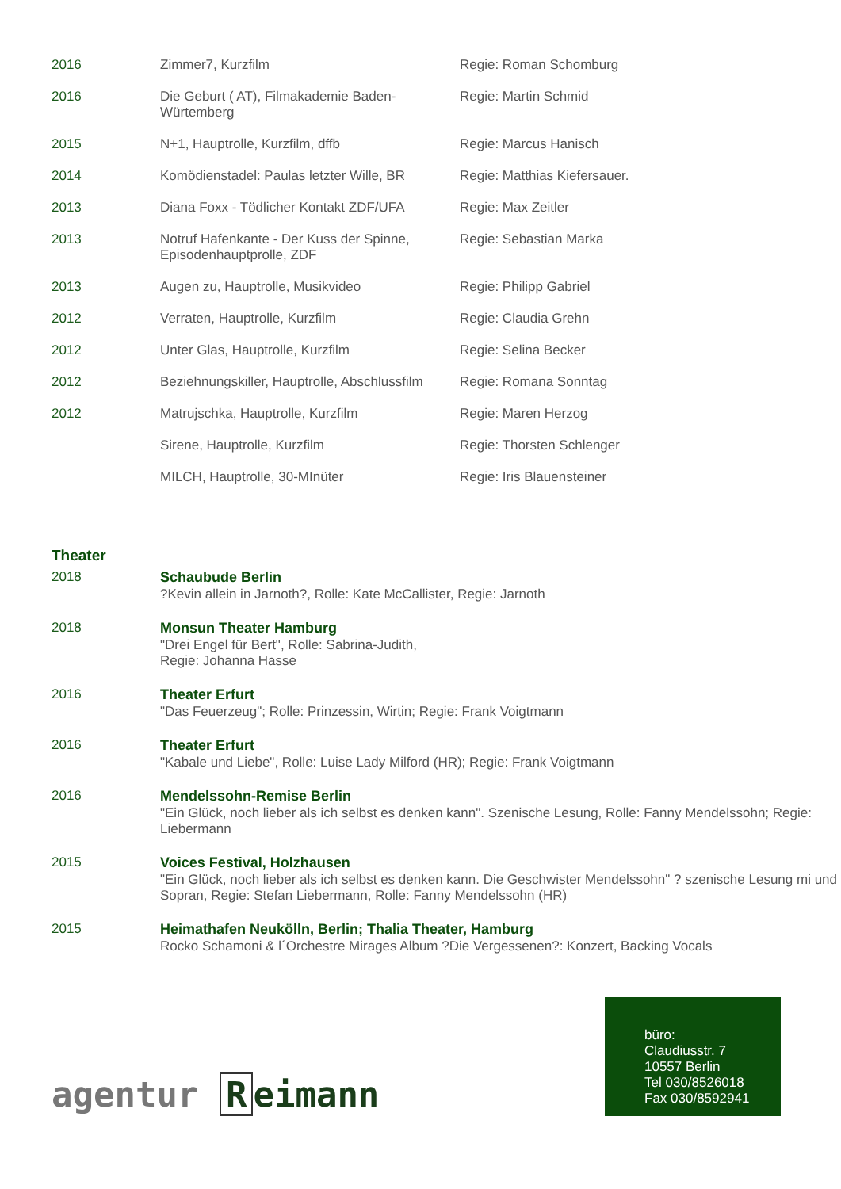| 2016 | Zimmer7, Kurzfilm | Regie: Roman Schomburg |
| 2016 | Die Geburt ( AT), Filmakademie Baden-Würtemberg | Regie: Martin Schmid |
| 2015 | N+1, Hauptrolle, Kurzfilm, dffb | Regie: Marcus Hanisch |
| 2014 | Komödienstadel: Paulas letzter Wille, BR | Regie: Matthias Kiefersauer. |
| 2013 | Diana Foxx - Tödlicher Kontakt ZDF/UFA | Regie: Max Zeitler |
| 2013 | Notruf Hafenkante - Der Kuss der Spinne, Episodenhauptprolle, ZDF | Regie: Sebastian Marka |
| 2013 | Augen zu, Hauptrolle, Musikvideo | Regie: Philipp Gabriel |
| 2012 | Verraten, Hauptrolle, Kurzfilm | Regie: Claudia Grehn |
| 2012 | Unter Glas, Hauptrolle, Kurzfilm | Regie: Selina Becker |
| 2012 | Beziehnungskiller, Hauptrolle, Abschlussfilm | Regie: Romana Sonntag |
| 2012 | Matrujschka, Hauptrolle, Kurzfilm | Regie: Maren Herzog |
| | Sirene, Hauptrolle, Kurzfilm | Regie: Thorsten Schlenger |
| | MILCH, Hauptrolle, 30-MInüter | Regie: Iris Blauensteiner |
Theater
| 2018 | Schaubude Berlin ?Kevin allein in Jarnoth?, Rolle: Kate McCallister, Regie: Jarnoth |
| 2018 | Monsun Theater Hamburg "Drei Engel für Bert", Rolle: Sabrina-Judith, Regie: Johanna Hasse |
| 2016 | Theater Erfurt "Das Feuerzeug"; Rolle: Prinzessin, Wirtin; Regie: Frank Voigtmann |
| 2016 | Theater Erfurt "Kabale und Liebe", Rolle: Luise Lady Milford (HR); Regie: Frank Voigtmann |
| 2016 | Mendelssohn-Remise Berlin "Ein Glück, noch lieber als ich selbst es denken kann". Szenische Lesung, Rolle: Fanny Mendelssohn; Regie: Liebermann |
| 2015 | Voices Festival, Holzhausen "Ein Glück, noch lieber als ich selbst es denken kann. Die Geschwister Mendelssohn" ? szenische Lesung mi und Sopran, Regie: Stefan Liebermann, Rolle: Fanny Mendelssohn (HR) |
| 2015 | Heimathafen Neukölln, Berlin; Thalia Theater, Hamburg Rocko Schamoni & l´Orchestre Mirages Album ?Die Vergessenen?: Konzert, Backing Vocals |
büro:
Claudiusstr. 7
10557 Berlin
Tel 030/8526018
Fax 030/8592941
agentur R eimann